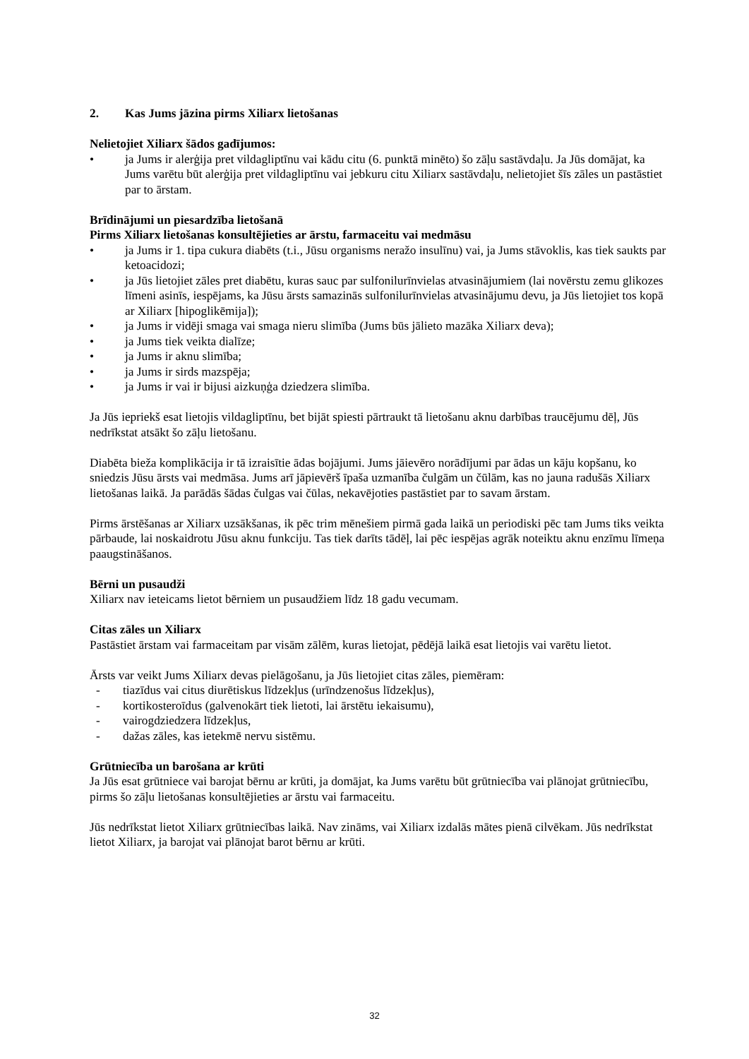2. Kas Jums jāzina pirms Xiliarx lietošanas
Nelietojiet Xiliarx šādos gadījumos:
• ja Jums ir alerģija pret vildagliptīnu vai kādu citu (6. punktā minēto) šo zāļu sastāvdaļu. Ja Jūs domājat, ka Jums varētu būt alerģija pret vildagliptīnu vai jebkuru citu Xiliarx sastāvdaļu, nelietojiet šīs zāles un pastāstiet par to ārstam.
Brīdinājumi un piesardzība lietošanā
Pirms Xiliarx lietošanas konsultējieties ar ārstu, farmaceitu vai medmāsu
• ja Jums ir 1. tipa cukura diabēts (t.i., Jūsu organisms neražo insulīnu) vai, ja Jums stāvoklis, kas tiek saukts par ketoacidozi;
• ja Jūs lietojiet zāles pret diabētu, kuras sauc par sulfonilurīnvielas atvasinājumiem (lai novērstu zemu glikozes līmeni asinīs, iespējams, ka Jūsu ārsts samazinās sulfonilurīnvielas atvasinājumu devu, ja Jūs lietojiet tos kopā ar Xiliarx [hipoglikēmija]);
• ja Jums ir vidēji smaga vai smaga nieru slimība (Jums būs jālieto mazāka Xiliarx deva);
• ja Jums tiek veikta dialīze;
• ja Jums ir aknu slimība;
• ja Jums ir sirds mazspēja;
• ja Jums ir vai ir bijusi aizkuņģa dziedzera slimība.
Ja Jūs iepriekš esat lietojis vildagliptīnu, bet bijāt spiesti pārtraukt tā lietošanu aknu darbības traucējumu dēļ, Jūs nedrīkstat atsākt šo zāļu lietošanu.
Diabēta bieža komplikācija ir tā izraisītie ādas bojājumi. Jums jāievēro norādījumi par ādas un kāju kopšanu, ko sniedzis Jūsu ārsts vai medmāsa. Jums arī jāpievērš īpaša uzmanība čulgām un čūlām, kas no jauna radušās Xiliarx lietošanas laikā. Ja parādās šādas čulgas vai čūlas, nekavējoties pastāstiet par to savam ārstam.
Pirms ārstēšanas ar Xiliarx uzsākšanas, ik pēc trim mēnešiem pirmā gada laikā un periodiski pēc tam Jums tiks veikta pārbaude, lai noskaidrotu Jūsu aknu funkciju. Tas tiek darīts tādēļ, lai pēc iespējas agrāk noteiktu aknu enzīmu līmeņa paaugstināšanos.
Bērni un pusaudži
Xiliarx nav ieteicams lietot bērniem un pusaudžiem līdz 18 gadu vecumam.
Citas zāles un Xiliarx
Pastāstiet ārstam vai farmaceitam par visām zālēm, kuras lietojat, pēdējā laikā esat lietojis vai varētu lietot.
Ārsts var veikt Jums Xiliarx devas pielāgošanu, ja Jūs lietojiet citas zāles, piemēram:
- tiazīdus vai citus diurētiskus līdzekļus (urīndzenošus līdzekļus),
- kortikosteroīdus (galvenokārt tiek lietoti, lai ārstētu iekaisumu),
- vairogdziedzera līdzekļus,
- dažas zāles, kas ietekmē nervu sistēmu.
Grūtniecība un barošana ar krūti
Ja Jūs esat grūtniece vai barojat bērnu ar krūti, ja domājat, ka Jums varētu būt grūtniecība vai plānojat grūtniecību, pirms šo zāļu lietošanas konsultējieties ar ārstu vai farmaceitu.
Jūs nedrīkstat lietot Xiliarx grūtniecības laikā. Nav zināms, vai Xiliarx izdalās mātes pienā cilvēkam. Jūs nedrīkstat lietot Xiliarx, ja barojat vai plānojat barot bērnu ar krūti.
32